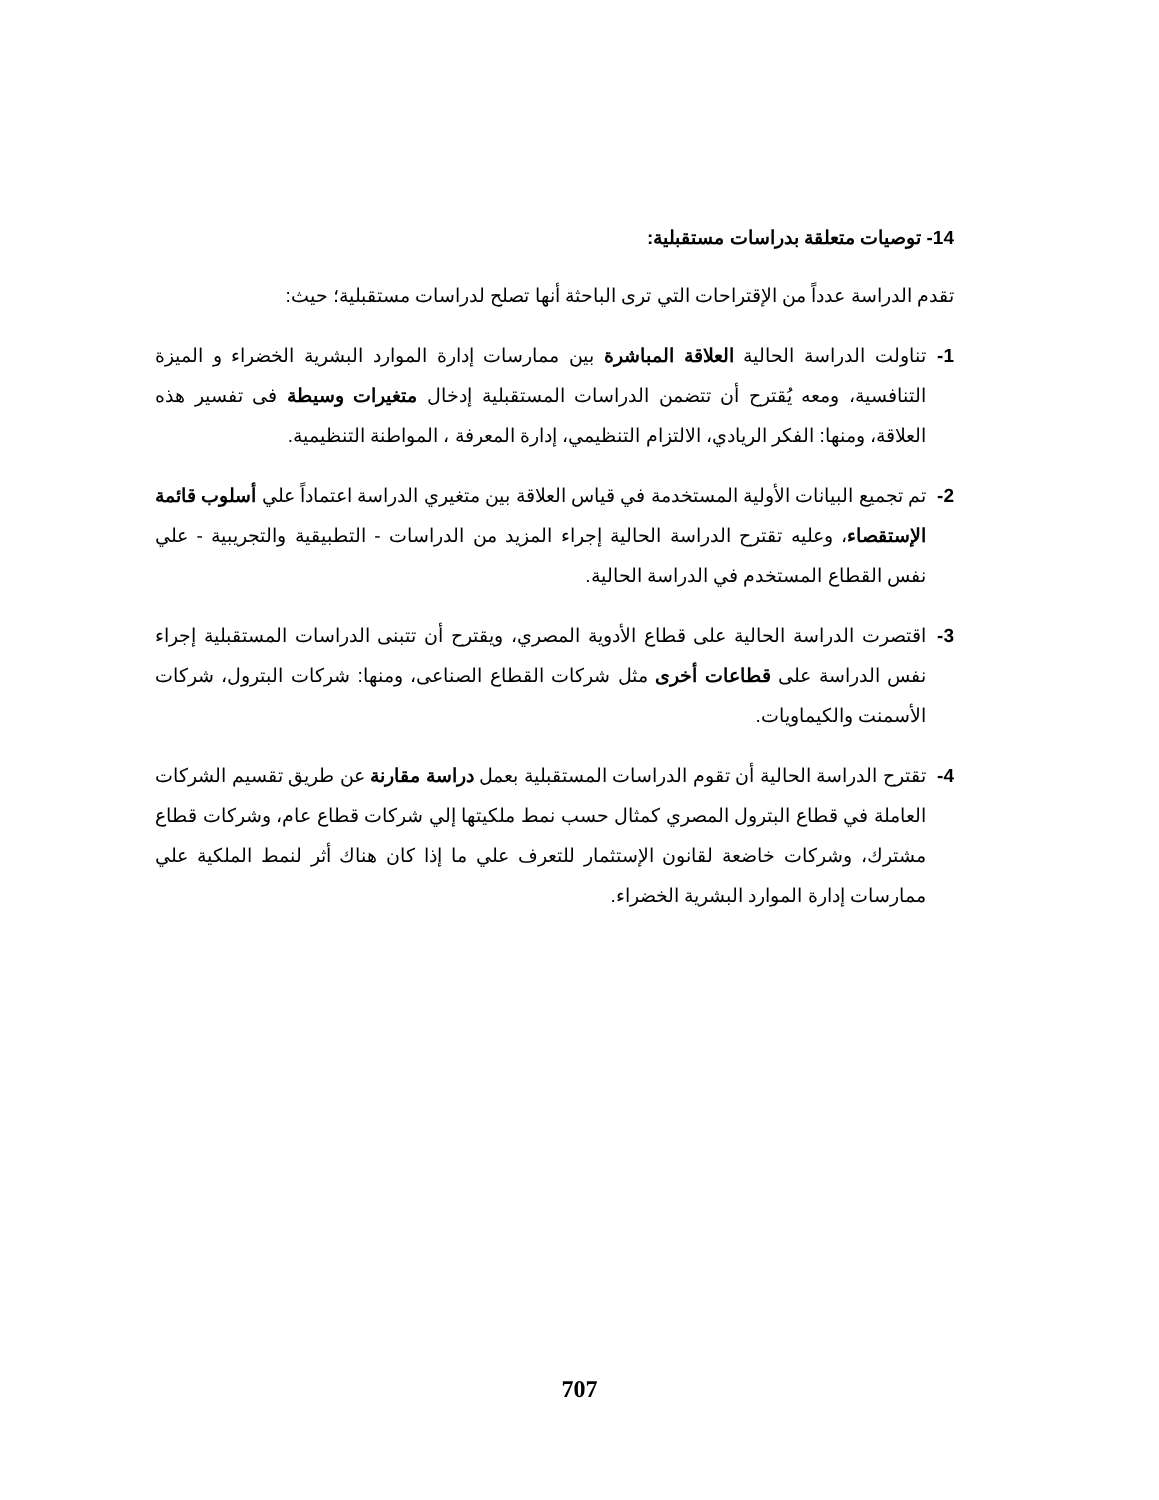14- توصيات متعلقة بدراسات مستقبلية:
تقدم الدراسة عدداً من الإقتراحات التي ترى الباحثة أنها تصلح لدراسات مستقبلية؛ حيث:
1- تناولت الدراسة الحالية العلاقة المباشرة بين ممارسات إدارة الموارد البشرية الخضراء و الميزة التنافسية، ومعه يُقترح أن تتضمن الدراسات المستقبلية إدخال متغيرات وسيطة فى تفسير هذه العلاقة، ومنها: الفكر الريادي، الالتزام التنظيمي، إدارة المعرفة ، المواطنة التنظيمية.
2- تم تجميع البيانات الأولية المستخدمة في قياس العلاقة بين متغيري الدراسة اعتماداً علي أسلوب قائمة الإستقصاء، وعليه تقترح الدراسة الحالية إجراء المزيد من الدراسات - التطبيقية والتجريبية - علي نفس القطاع المستخدم في الدراسة الحالية.
3- اقتصرت الدراسة الحالية على قطاع الأدوية المصري، ويقترح أن تتبنى الدراسات المستقبلية إجراء نفس الدراسة على قطاعات أخرى مثل شركات القطاع الصناعى، ومنها: شركات البترول، شركات الأسمنت والكيماويات.
4- تقترح الدراسة الحالية أن تقوم الدراسات المستقبلية بعمل دراسة مقارنة عن طريق تقسيم الشركات العاملة في قطاع البترول المصري كمثال حسب نمط ملكيتها إلي شركات قطاع عام، وشركات قطاع مشترك، وشركات خاضعة لقانون الإستثمار للتعرف علي ما إذا كان هناك أثر لنمط الملكية علي ممارسات إدارة الموارد البشرية الخضراء.
707